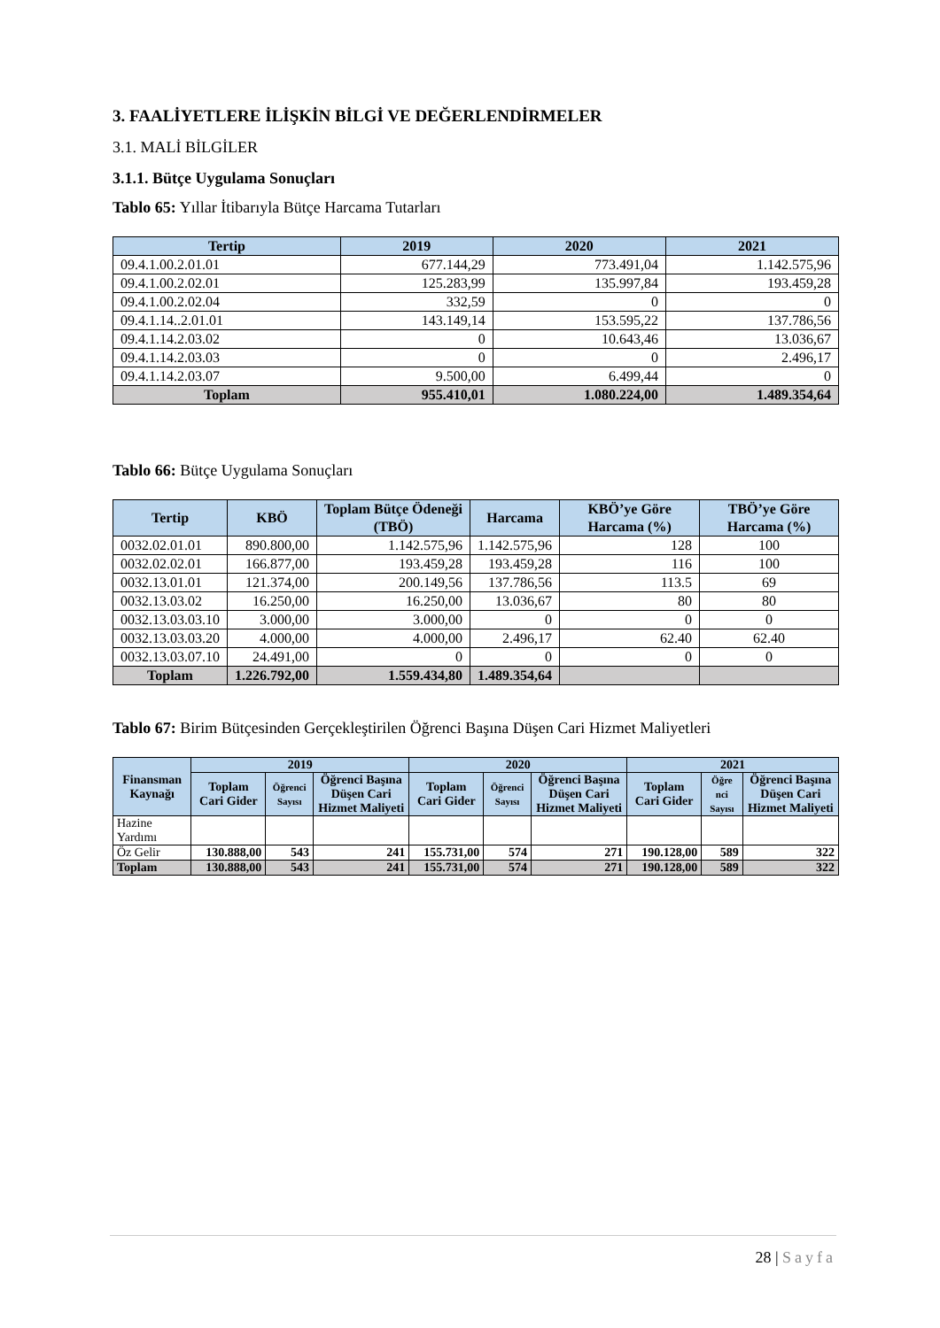3. FAALİYETLERE İLİŞKİN BİLGİ VE DEĞERLENDİRMELER
3.1. MALİ BİLGİLER
3.1.1. Bütçe Uygulama Sonuçları
Tablo 65: Yıllar İtibarıyla Bütçe Harcama Tutarları
| Tertip | 2019 | 2020 | 2021 |
| --- | --- | --- | --- |
| 09.4.1.00.2.01.01 | 677.144,29 | 773.491,04 | 1.142.575,96 |
| 09.4.1.00.2.02.01 | 125.283,99 | 135.997,84 | 193.459,28 |
| 09.4.1.00.2.02.04 | 332,59 | 0 | 0 |
| 09.4.1.14..2.01.01 | 143.149,14 | 153.595,22 | 137.786,56 |
| 09.4.1.14.2.03.02 | 0 | 10.643,46 | 13.036,67 |
| 09.4.1.14.2.03.03 | 0 | 0 | 2.496,17 |
| 09.4.1.14.2.03.07 | 9.500,00 | 6.499,44 | 0 |
| Toplam | 955.410,01 | 1.080.224,00 | 1.489.354,64 |
Tablo 66: Bütçe Uygulama Sonuçları
| Tertip | KBÖ | Toplam Bütçe Ödeneği (TBÖ) | Harcama | KBÖ’ye Göre Harcama (%) | TBÖ’ye Göre Harcama (%) |
| --- | --- | --- | --- | --- | --- |
| 0032.02.01.01 | 890.800,00 | 1.142.575,96 | 1.142.575,96 | 128 | 100 |
| 0032.02.02.01 | 166.877,00 | 193.459,28 | 193.459,28 | 116 | 100 |
| 0032.13.01.01 | 121.374,00 | 200.149,56 | 137.786,56 | 113.5 | 69 |
| 0032.13.03.02 | 16.250,00 | 16.250,00 | 13.036,67 | 80 | 80 |
| 0032.13.03.03.10 | 3.000,00 | 3.000,00 | 0 | 0 | 0 |
| 0032.13.03.03.20 | 4.000,00 | 4.000,00 | 2.496,17 | 62.40 | 62.40 |
| 0032.13.03.07.10 | 24.491,00 | 0 | 0 | 0 | 0 |
| Toplam | 1.226.792,00 | 1.559.434,80 | 1.489.354,64 | | |
Tablo 67: Birim Bütçesinden Gerçekleştirilen Öğrenci Başına Düşen Cari Hizmet Maliyetleri
| Finansman Kaynağı | 2019 | | | 2020 | | | 2021 | | |
| --- | --- | --- | --- | --- | --- | --- | --- | --- | --- |
| | Toplam Cari Gider | Öğrenci Sayısı | Öğrenci Başına Düşen Cari Hizmet Maliyeti | Toplam Cari Gider | Öğrenci Sayısı | Öğrenci Başına Düşen Cari Hizmet Maliyeti | Toplam Cari Gider | Öğre nci Sayısı | Öğrenci Başına Düşen Cari Hizmet Maliyeti |
| Hazine Yardımı | | | | | | | | | |
| Öz Gelir | 130.888,00 | 543 | 241 | 155.731,00 | 574 | 271 | 190.128,00 | 589 | 322 |
| Toplam | 130.888,00 | 543 | 241 | 155.731,00 | 574 | 271 | 190.128,00 | 589 | 322 |
28 | Sayfa